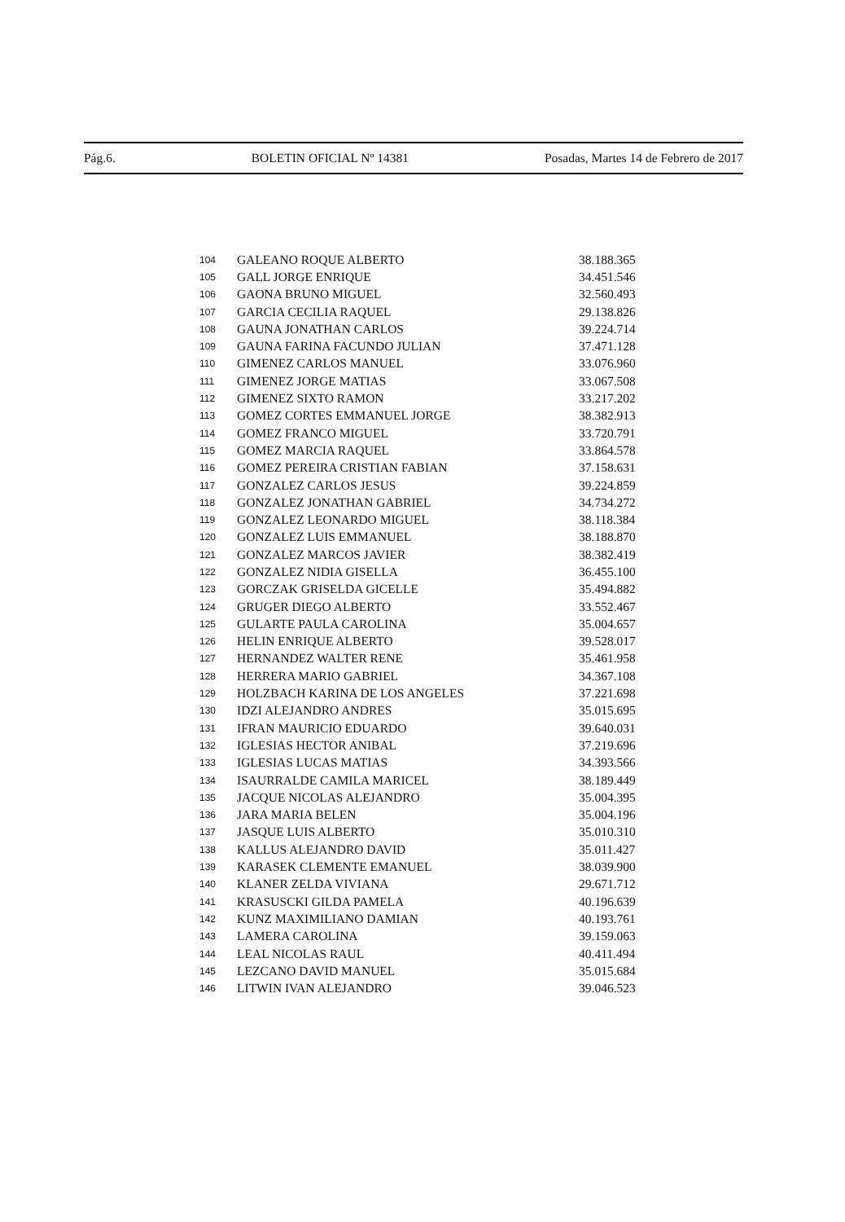Pág.6. BOLETIN OFICIAL Nº 14381 Posadas, Martes 14 de Febrero de 2017
| 104 | GALEANO ROQUE ALBERTO | 38.188.365 |
| 105 | GALL JORGE ENRIQUE | 34.451.546 |
| 106 | GAONA BRUNO MIGUEL | 32.560.493 |
| 107 | GARCIA CECILIA RAQUEL | 29.138.826 |
| 108 | GAUNA JONATHAN CARLOS | 39.224.714 |
| 109 | GAUNA FARINA FACUNDO JULIAN | 37.471.128 |
| 110 | GIMENEZ CARLOS MANUEL | 33.076.960 |
| 111 | GIMENEZ JORGE MATIAS | 33.067.508 |
| 112 | GIMENEZ SIXTO RAMON | 33.217.202 |
| 113 | GOMEZ CORTES EMMANUEL JORGE | 38.382.913 |
| 114 | GOMEZ FRANCO MIGUEL | 33.720.791 |
| 115 | GOMEZ MARCIA RAQUEL | 33.864.578 |
| 116 | GOMEZ PEREIRA CRISTIAN FABIAN | 37.158.631 |
| 117 | GONZALEZ CARLOS JESUS | 39.224.859 |
| 118 | GONZALEZ JONATHAN GABRIEL | 34.734.272 |
| 119 | GONZALEZ LEONARDO MIGUEL | 38.118.384 |
| 120 | GONZALEZ LUIS EMMANUEL | 38.188.870 |
| 121 | GONZALEZ MARCOS JAVIER | 38.382.419 |
| 122 | GONZALEZ NIDIA GISELLA | 36.455.100 |
| 123 | GORCZAK GRISELDA GICELLE | 35.494.882 |
| 124 | GRUGER DIEGO ALBERTO | 33.552.467 |
| 125 | GULARTE PAULA CAROLINA | 35.004.657 |
| 126 | HELIN ENRIQUE ALBERTO | 39.528.017 |
| 127 | HERNANDEZ WALTER RENE | 35.461.958 |
| 128 | HERRERA MARIO GABRIEL | 34.367.108 |
| 129 | HOLZBACH KARINA DE LOS ANGELES | 37.221.698 |
| 130 | IDZI ALEJANDRO ANDRES | 35.015.695 |
| 131 | IFRAN MAURICIO EDUARDO | 39.640.031 |
| 132 | IGLESIAS HECTOR ANIBAL | 37.219.696 |
| 133 | IGLESIAS LUCAS MATIAS | 34.393.566 |
| 134 | ISAURRALDE CAMILA MARICEL | 38.189.449 |
| 135 | JACQUE NICOLAS ALEJANDRO | 35.004.395 |
| 136 | JARA MARIA BELEN | 35.004.196 |
| 137 | JASQUE LUIS ALBERTO | 35.010.310 |
| 138 | KALLUS ALEJANDRO DAVID | 35.011.427 |
| 139 | KARASEK CLEMENTE EMANUEL | 38.039.900 |
| 140 | KLANER ZELDA VIVIANA | 29.671.712 |
| 141 | KRASUSCKI GILDA PAMELA | 40.196.639 |
| 142 | KUNZ MAXIMILIANO DAMIAN | 40.193.761 |
| 143 | LAMERA CAROLINA | 39.159.063 |
| 144 | LEAL NICOLAS RAUL | 40.411.494 |
| 145 | LEZCANO DAVID MANUEL | 35.015.684 |
| 146 | LITWIN IVAN ALEJANDRO | 39.046.523 |